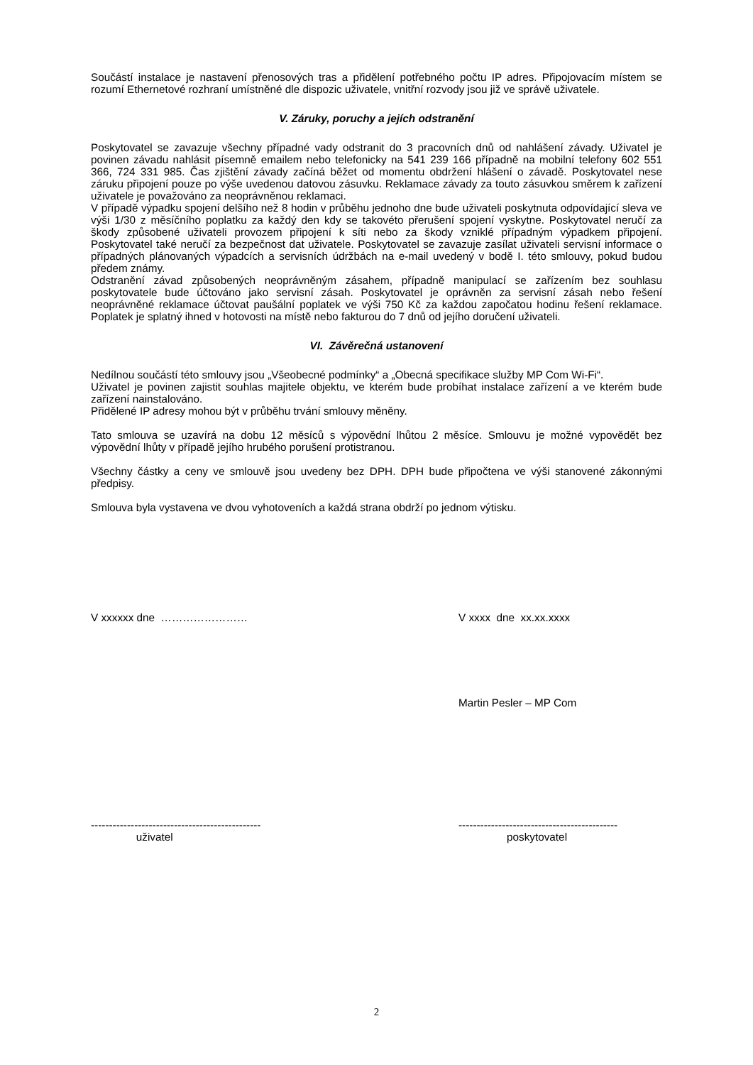Součástí instalace je nastavení přenosových tras a přidělení potřebného počtu IP adres. Připojovacím místem se rozumí Ethernetové rozhraní umístněné dle dispozic uživatele, vnitřní rozvody jsou již ve správě uživatele.
V. Záruky, poruchy a jejích odstranění
Poskytovatel se zavazuje všechny případné vady odstranit do 3 pracovních dnů od nahlášení závady. Uživatel je povinen závadu nahlásit písemně emailem nebo telefonicky na 541 239 166 případně na mobilní telefony 602 551 366, 724 331 985. Čas zjištění závady začíná běžet od momentu obdržení hlášení o závadě. Poskytovatel nese záruku připojení pouze po výše uvedenou datovou zásuvku. Reklamace závady za touto zásuvkou směrem k zařízení uživatele je považováno za neoprávněnou reklamaci.
V případě výpadku spojení delšího než 8 hodin v průběhu jednoho dne bude uživateli poskytnuta odpovídající sleva ve výši 1/30 z měsíčního poplatku za každý den kdy se takovéto přerušení spojení vyskytne. Poskytovatel neručí za škody způsobené uživateli provozem připojení k síti nebo za škody vzniklé případným výpadkem připojení. Poskytovatel také neručí za bezpečnost dat uživatele. Poskytovatel se zavazuje zasílat uživateli servisní informace o případných plánovaných výpadcích a servisních údržbách na e-mail uvedený v bodě I. této smlouvy, pokud budou předem známy.
Odstranění závad způsobených neoprávněným zásahem, případně manipulací se zařízením bez souhlasu poskytovatele bude účtováno jako servisní zásah. Poskytovatel je oprávněn za servisní zásah nebo řešení neoprávněné reklamace účtovat paušální poplatek ve výši 750 Kč za každou započatou hodinu řešení reklamace. Poplatek je splatný ihned v hotovosti na místě nebo fakturou do 7 dnů od jejího doručení uživateli.
VI. Závěrečná ustanovení
Nedílnou součástí této smlouvy jsou „Všeobecné podmínky“ a „Obecná specifikace služby MP Com Wi-Fi“.
Uživatel je povinen zajistit souhlas majitele objektu, ve kterém bude probíhat instalace zařízení a ve kterém bude zařízení nainstalováno.
Přidělené IP adresy mohou být v průběhu trvání smlouvy měněny.
Tato smlouva se uzavírá na dobu 12 měsíců s výpovědní lhůtou 2 měsíce. Smlouvu je možné vypovědět bez výpovědní lhůty v případě jejího hrubého porušení protistranou.
Všechny částky a ceny ve smlouvě jsou uvedeny bez DPH. DPH bude připočtena ve výši stanovené zákonnými předpisy.
Smlouva byla vystavena ve dvou vyhotoveních a každá strana obdrží po jednom výtisku.
V xxxxxx dne …………………… V xxxx dne xx.xx.xxxx
Martin Pesler – MP Com
-----------------------------------------------
uživatel
--------------------------------------------
poskytovatel
2